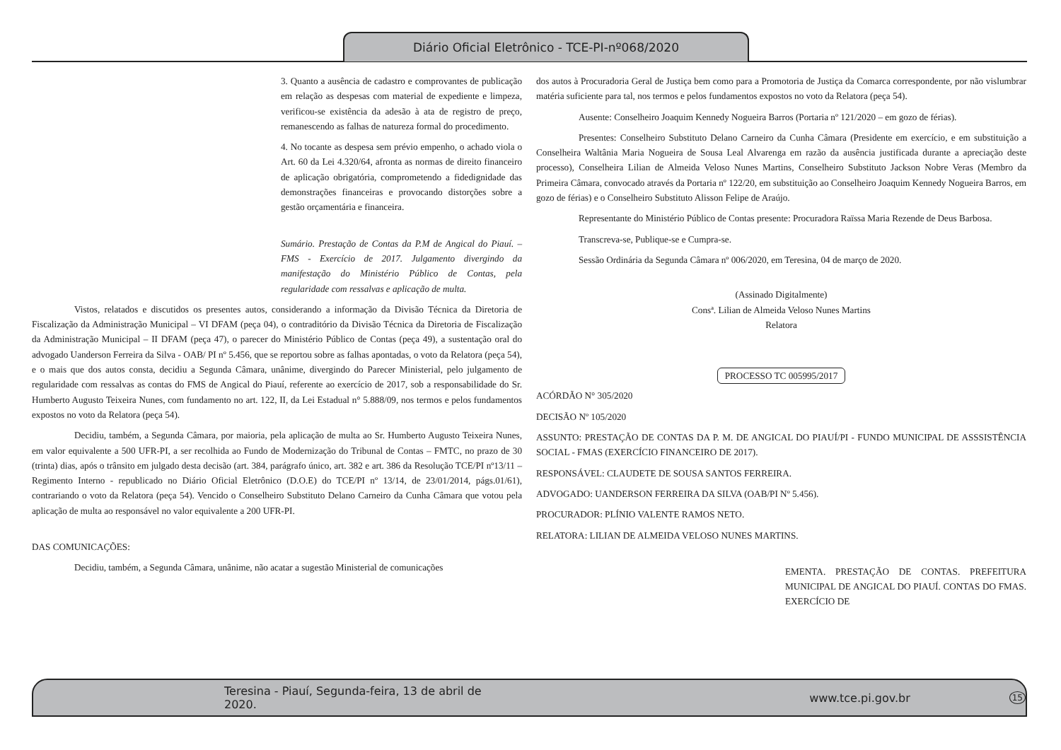Diário Oficial Eletrônico - TCE-PI-nº068/2020
3. Quanto a ausência de cadastro e comprovantes de publicação em relação as despesas com material de expediente e limpeza, verificou-se existência da adesão à ata de registro de preço, remanescendo as falhas de natureza formal do procedimento.
4. No tocante as despesa sem prévio empenho, o achado viola o Art. 60 da Lei 4.320/64, afronta as normas de direito financeiro de aplicação obrigatória, comprometendo a fidedignidade das demonstrações financeiras e provocando distorções sobre a gestão orçamentária e financeira.
Sumário. Prestação de Contas da P.M de Angical do Piauí. – FMS - Exercício de 2017. Julgamento divergindo da manifestação do Ministério Público de Contas, pela regularidade com ressalvas e aplicação de multa.
Vistos, relatados e discutidos os presentes autos, considerando a informação da Divisão Técnica da Diretoria de Fiscalização da Administração Municipal – VI DFAM (peça 04), o contraditório da Divisão Técnica da Diretoria de Fiscalização da Administração Municipal – II DFAM (peça 47), o parecer do Ministério Público de Contas (peça 49), a sustentação oral do advogado Uanderson Ferreira da Silva - OAB/ PI nº 5.456, que se reportou sobre as falhas apontadas, o voto da Relatora (peça 54), e o mais que dos autos consta, decidiu a Segunda Câmara, unânime, divergindo do Parecer Ministerial, pelo julgamento de regularidade com ressalvas as contas do FMS de Angical do Piauí, referente ao exercício de 2017, sob a responsabilidade do Sr. Humberto Augusto Teixeira Nunes, com fundamento no art. 122, II, da Lei Estadual n° 5.888/09, nos termos e pelos fundamentos expostos no voto da Relatora (peça 54).
Decidiu, também, a Segunda Câmara, por maioria, pela aplicação de multa ao Sr. Humberto Augusto Teixeira Nunes, em valor equivalente a 500 UFR-PI, a ser recolhida ao Fundo de Modernização do Tribunal de Contas – FMTC, no prazo de 30 (trinta) dias, após o trânsito em julgado desta decisão (art. 384, parágrafo único, art. 382 e art. 386 da Resolução TCE/PI nº13/11 – Regimento Interno - republicado no Diário Oficial Eletrônico (D.O.E) do TCE/PI nº 13/14, de 23/01/2014, págs.01/61), contrariando o voto da Relatora (peça 54). Vencido o Conselheiro Substituto Delano Carneiro da Cunha Câmara que votou pela aplicação de multa ao responsável no valor equivalente a 200 UFR-PI.
DAS COMUNICAÇÕES:
Decidiu, também, a Segunda Câmara, unânime, não acatar a sugestão Ministerial de comunicações
dos autos à Procuradoria Geral de Justiça bem como para a Promotoria de Justiça da Comarca correspondente, por não vislumbrar matéria suficiente para tal, nos termos e pelos fundamentos expostos no voto da Relatora (peça 54).
Ausente: Conselheiro Joaquim Kennedy Nogueira Barros (Portaria nº 121/2020 – em gozo de férias).
Presentes: Conselheiro Substituto Delano Carneiro da Cunha Câmara (Presidente em exercício, e em substituição a Conselheira Waltânia Maria Nogueira de Sousa Leal Alvarenga em razão da ausência justificada durante a apreciação deste processo), Conselheira Lilian de Almeida Veloso Nunes Martins, Conselheiro Substituto Jackson Nobre Veras (Membro da Primeira Câmara, convocado através da Portaria nº 122/20, em substituição ao Conselheiro Joaquim Kennedy Nogueira Barros, em gozo de férias) e o Conselheiro Substituto Alisson Felipe de Araújo.
Representante do Ministério Público de Contas presente: Procuradora Raïssa Maria Rezende de Deus Barbosa.
Transcreva-se, Publique-se e Cumpra-se.
Sessão Ordinária da Segunda Câmara nº 006/2020, em Teresina, 04 de março de 2020.
(Assinado Digitalmente)
Consª. Lilian de Almeida Veloso Nunes Martins
Relatora
PROCESSO TC 005995/2017
ACÓRDÃO N° 305/2020
DECISÃO Nº 105/2020
ASSUNTO: PRESTAÇÃO DE CONTAS DA P. M. DE ANGICAL DO PIAUÍ/PI - FUNDO MUNICIPAL DE ASSSISTÊNCIA SOCIAL - FMAS (EXERCÍCIO FINANCEIRO DE 2017).
RESPONSÁVEL: CLAUDETE DE SOUSA SANTOS FERREIRA.
ADVOGADO: UANDERSON FERREIRA DA SILVA (OAB/PI Nº 5.456).
PROCURADOR: PLÍNIO VALENTE RAMOS NETO.
RELATORA: LILIAN DE ALMEIDA VELOSO NUNES MARTINS.
EMENTA. PRESTAÇÃO DE CONTAS. PREFEITURA MUNICIPAL DE ANGICAL DO PIAUÍ. CONTAS DO FMAS. EXERCÍCIO DE
Teresina - Piauí, Segunda-feira, 13 de abril de 2020. www.tce.pi.gov.br 15